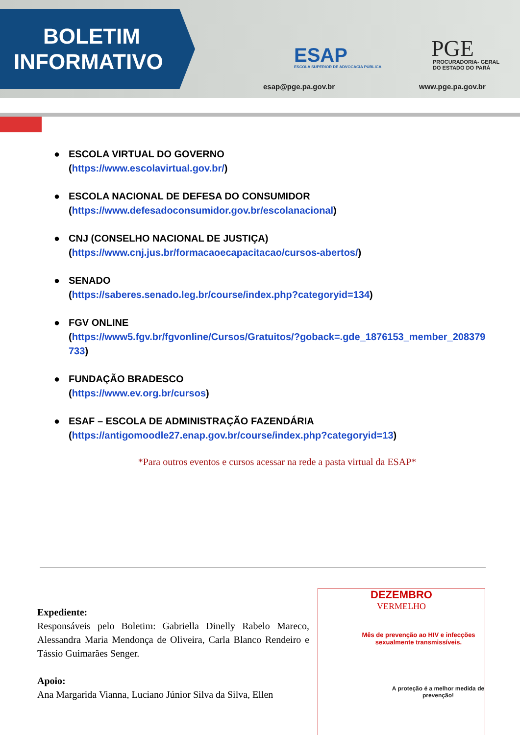BOLETIM
INFORMATIVO
ESAP
ESCOLA SUPERIOR DE ADVOCACIA PÚBLICA
esap@pge.pa.gov.br
PGE
PROCURADORIA- GERAL
DO ESTADO DO PARÁ
www.pge.pa.gov.br
● ESCOLA VIRTUAL DO GOVERNO
(https://www.escolavirtual.gov.br/)
● ESCOLA NACIONAL DE DEFESA DO CONSUMIDOR
(https://www.defesadoconsumidor.gov.br/escolanacional)
● CNJ (CONSELHO NACIONAL DE JUSTIÇA)
(https://www.cnj.jus.br/formacaoecapacitacao/cursos-abertos/)
● SENADO
(https://saberes.senado.leg.br/course/index.php?categoryid=134)
● FGV ONLINE
(https://www5.fgv.br/fgvonline/Cursos/Gratuitos/?goback=.gde_1876153_member_208379733)
● FUNDAÇÃO BRADESCO
(https://www.ev.org.br/cursos)
● ESAF – ESCOLA DE ADMINISTRAÇÃO FAZENDÁRIA
(https://antigomoodle27.enap.gov.br/course/index.php?categoryid=13)
*Para outros eventos e cursos acessar na rede a pasta virtual da ESAP*
Expediente:
Responsáveis pelo Boletim: Gabriella Dinelly Rabelo Mareco, Alessandra Maria Mendonça de Oliveira, Carla Blanco Rendeiro e Tássio Guimarães Senger.
Apoio:
Ana Margarida Vianna, Luciano Júnior Silva da Silva, Ellen
DEZEMBRO
VERMELHO
Mês de prevenção ao HIV e infecções sexualmente transmissíveis.
A proteção é a melhor medida de prevenção!